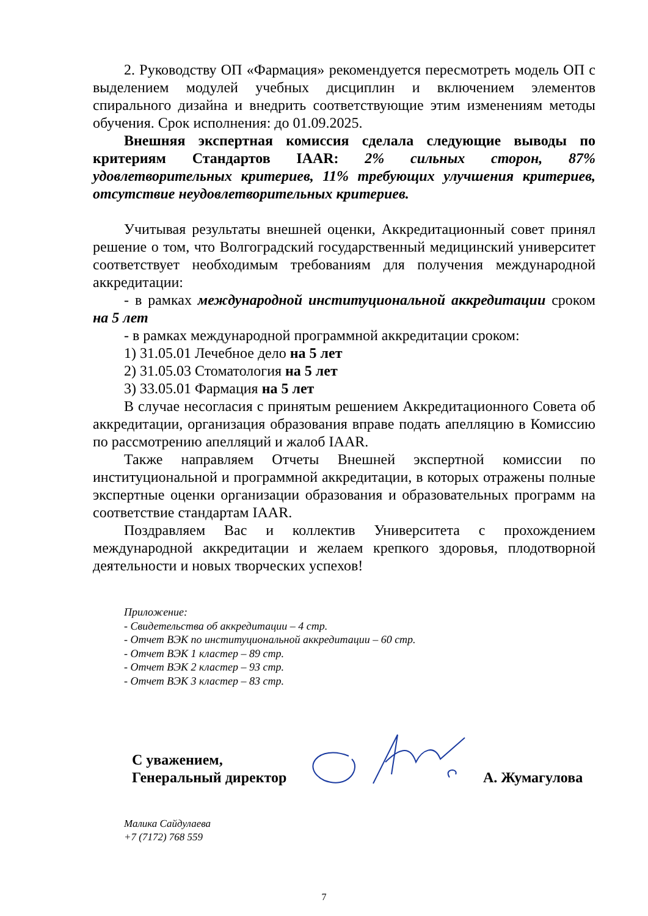2. Руководству ОП «Фармация» рекомендуется пересмотреть модель ОП с выделением модулей учебных дисциплин и включением элементов спирального дизайна и внедрить соответствующие этим изменениям методы обучения. Срок исполнения: до 01.09.2025.
Внешняя экспертная комиссия сделала следующие выводы по критериям Стандартов IAAR: 2% сильных сторон, 87% удовлетворительных критериев, 11% требующих улучшения критериев, отсутствие неудовлетворительных критериев.
Учитывая результаты внешней оценки, Аккредитационный совет принял решение о том, что Волгоградский государственный медицинский университет соответствует необходимым требованиям для получения международной аккредитации:
- в рамках международной институциональной аккредитации сроком на 5 лет
- в рамках международной программной аккредитации сроком:
1) 31.05.01 Лечебное дело на 5 лет
2) 31.05.03 Стоматология на 5 лет
3) 33.05.01 Фармация на 5 лет
В случае несогласия с принятым решением Аккредитационного Совета об аккредитации, организация образования вправе подать апелляцию в Комиссию по рассмотрению апелляций и жалоб IAAR.
Также направляем Отчеты Внешней экспертной комиссии по институциональной и программной аккредитации, в которых отражены полные экспертные оценки организации образования и образовательных программ на соответствие стандартам IAAR.
Поздравляем Вас и коллектив Университета с прохождением международной аккредитации и желаем крепкого здоровья, плодотворной деятельности и новых творческих успехов!
Приложение:
- Свидетельства об аккредитации – 4 стр.
- Отчет ВЭК по институциональной аккредитации – 60 стр.
- Отчет ВЭК 1 кластер – 89 стр.
- Отчет ВЭК 2 кластер – 93 стр.
- Отчет ВЭК 3 кластер – 83 стр.
С уважением,
Генеральный директор
А. Жумагулова
Малика Сайдулаева
+7 (7172) 768 559
7